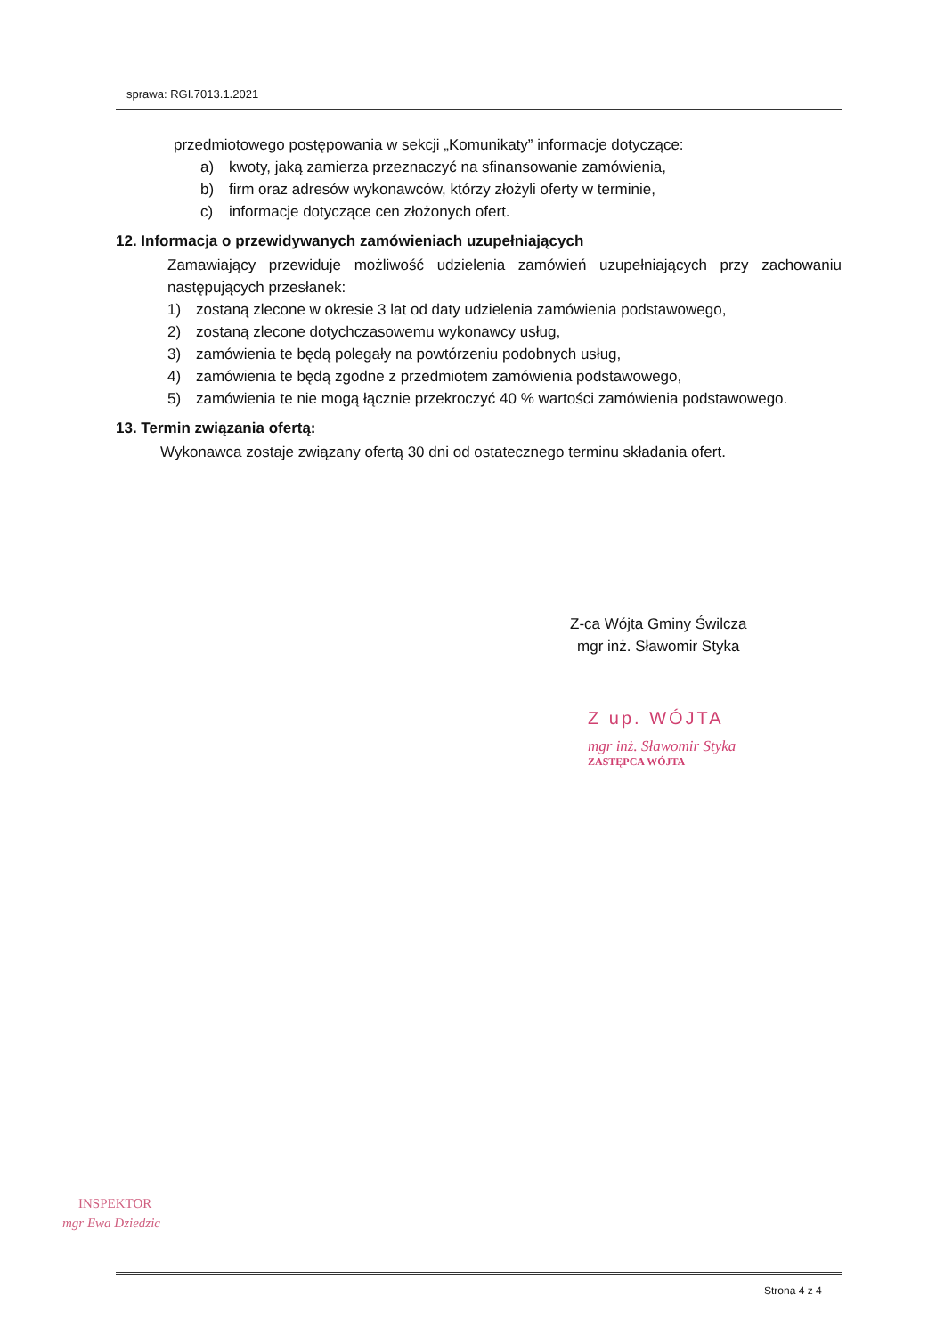sprawa: RGI.7013.1.2021
przedmiotowego postępowania w sekcji „Komunikaty” informacje dotyczące:
a) kwoty, jaką zamierza przeznaczyć na sfinansowanie zamówienia,
b) firm oraz adresów wykonawców, którzy złożyli oferty w terminie,
c) informacje dotyczące cen złożonych ofert.
12. Informacja o przewidywanych zamówieniach uzupełniających
Zamawiający przewiduje możliwość udzielenia zamówień uzupełniających przy zachowaniu następujących przesłanek:
1) zostaną zlecone w okresie 3 lat od daty udzielenia zamówienia podstawowego,
2) zostaną zlecone dotychczasowemu wykonawcy usług,
3) zamówienia te będą polegały na powtórzeniu podobnych usług,
4) zamówienia te będą zgodne z przedmiotem zamówienia podstawowego,
5) zamówienia te nie mogą łącznie przekroczyć 40 % wartości zamówienia podstawowego.
13. Termin związania ofertą:
Wykonawca zostaje związany ofertą 30 dni od ostatecznego terminu składania ofert.
Z-ca Wójta Gminy Świlcza
mgr inż. Sławomir Styka
Z up. WÓJTA
mgr inż. Sławomir Styka
ZASTĘPCA WÓJTA
INSPEKTOR
mgr Ewa Dziedzic
Strona 4 z 4